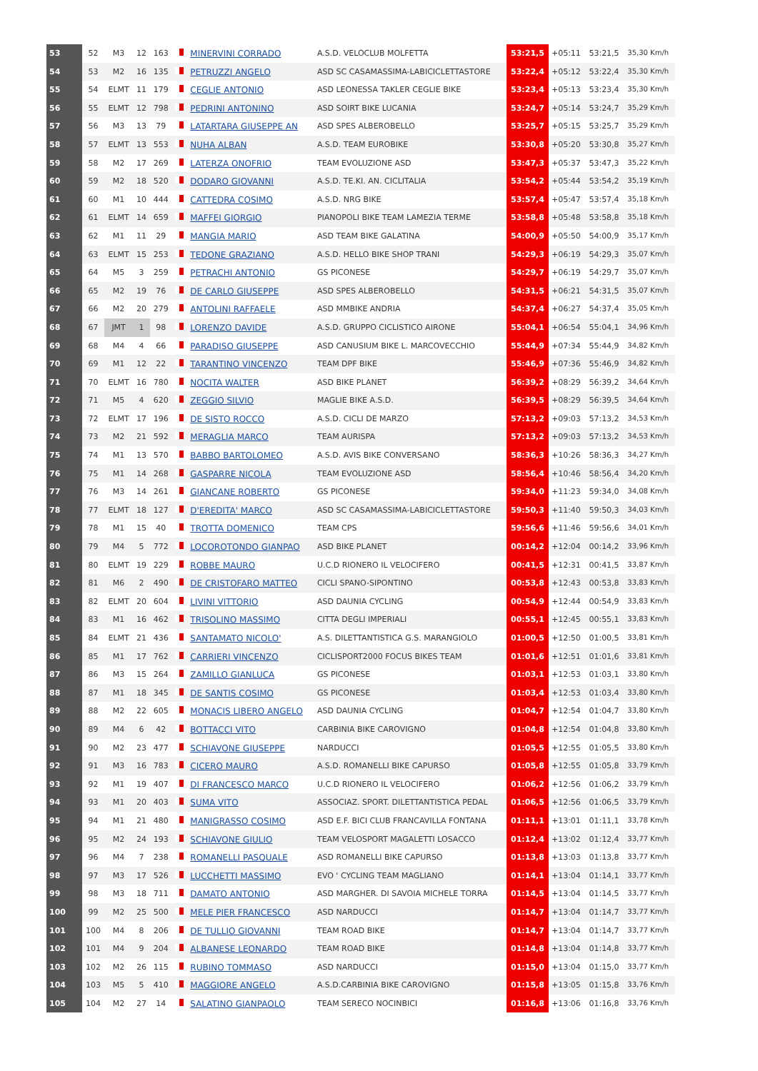| 53 | 52 | M3 | 12 | 163 | | MINERVINI CORRADO | A.S.D. VELOCLUB MOLFETTA | 53:21,5 | +05:11 | 53:21,5 | 35,30 Km/h |
| 54 | 53 | M2 | 16 | 135 | | PETRUZZI ANGELO | ASD SC CASAMASSIMA-LABICICLETTASTORE | 53:22,4 | +05:12 | 53:22,4 | 35,30 Km/h |
| 55 | 54 | ELMT | 11 | 179 | | CEGLIE ANTONIO | ASD LEONESSA TAKLER CEGLIE BIKE | 53:23,4 | +05:13 | 53:23,4 | 35,30 Km/h |
| 56 | 55 | ELMT | 12 | 798 | | PEDRINI ANTONINO | ASD SOIRT BIKE LUCANIA | 53:24,7 | +05:14 | 53:24,7 | 35,29 Km/h |
| 57 | 56 | M3 | 13 | 79 | | LATARTARA GIUSEPPE AN | ASD SPES ALBEROBELLO | 53:25,7 | +05:15 | 53:25,7 | 35,29 Km/h |
| 58 | 57 | ELMT | 13 | 553 | | NUHA ALBAN | A.S.D. TEAM EUROBIKE | 53:30,8 | +05:20 | 53:30,8 | 35,27 Km/h |
| 59 | 58 | M2 | 17 | 269 | | LATERZA ONOFRIO | TEAM EVOLUZIONE ASD | 53:47,3 | +05:37 | 53:47,3 | 35,22 Km/h |
| 60 | 59 | M2 | 18 | 520 | | DODARO GIOVANNI | A.S.D. TE.KI. AN. CICLITALIA | 53:54,2 | +05:44 | 53:54,2 | 35,19 Km/h |
| 61 | 60 | M1 | 10 | 444 | | CATTEDRA COSIMO | A.S.D. NRG BIKE | 53:57,4 | +05:47 | 53:57,4 | 35,18 Km/h |
| 62 | 61 | ELMT | 14 | 659 | | MAFFEI GIORGIO | PIANOPOLI BIKE TEAM LAMEZIA TERME | 53:58,8 | +05:48 | 53:58,8 | 35,18 Km/h |
| 63 | 62 | M1 | 11 | 29 | | MANGIA MARIO | ASD TEAM BIKE GALATINA | 54:00,9 | +05:50 | 54:00,9 | 35,17 Km/h |
| 64 | 63 | ELMT | 15 | 253 | | TEDONE GRAZIANO | A.S.D. HELLO BIKE SHOP TRANI | 54:29,3 | +06:19 | 54:29,3 | 35,07 Km/h |
| 65 | 64 | M5 | 3 | 259 | | PETRACHI ANTONIO | GS PICONESE | 54:29,7 | +06:19 | 54:29,7 | 35,07 Km/h |
| 66 | 65 | M2 | 19 | 76 | | DE CARLO GIUSEPPE | ASD SPES ALBEROBELLO | 54:31,5 | +06:21 | 54:31,5 | 35,07 Km/h |
| 67 | 66 | M2 | 20 | 279 | | ANTOLINI RAFFAELE | ASD MMBIKE ANDRIA | 54:37,4 | +06:27 | 54:37,4 | 35,05 Km/h |
| 68 | 67 | JMT | 1 | 98 | | LORENZO DAVIDE | A.S.D. GRUPPO CICLISTICO AIRONE | 55:04,1 | +06:54 | 55:04,1 | 34,96 Km/h |
| 69 | 68 | M4 | 4 | 66 | | PARADISO GIUSEPPE | ASD CANUSIUM BIKE L. MARCOVECCHIO | 55:44,9 | +07:34 | 55:44,9 | 34,82 Km/h |
| 70 | 69 | M1 | 12 | 22 | | TARANTINO VINCENZO | TEAM DPF BIKE | 55:46,9 | +07:36 | 55:46,9 | 34,82 Km/h |
| 71 | 70 | ELMT | 16 | 780 | | NOCITA WALTER | ASD BIKE PLANET | 56:39,2 | +08:29 | 56:39,2 | 34,64 Km/h |
| 72 | 71 | M5 | 4 | 620 | | ZEGGIO SILVIO | MAGLIE BIKE A.S.D. | 56:39,5 | +08:29 | 56:39,5 | 34,64 Km/h |
| 73 | 72 | ELMT | 17 | 196 | | DE SISTO ROCCO | A.S.D. CICLI DE MARZO | 57:13,2 | +09:03 | 57:13,2 | 34,53 Km/h |
| 74 | 73 | M2 | 21 | 592 | | MERAGLIA MARCO | TEAM AURISPA | 57:13,2 | +09:03 | 57:13,2 | 34,53 Km/h |
| 75 | 74 | M1 | 13 | 570 | | BABBO BARTOLOMEO | A.S.D. AVIS BIKE CONVERSANO | 58:36,3 | +10:26 | 58:36,3 | 34,27 Km/h |
| 76 | 75 | M1 | 14 | 268 | | GASPARRE NICOLA | TEAM EVOLUZIONE ASD | 58:56,4 | +10:46 | 58:56,4 | 34,20 Km/h |
| 77 | 76 | M3 | 14 | 261 | | GIANCANE ROBERTO | GS PICONESE | 59:34,0 | +11:23 | 59:34,0 | 34,08 Km/h |
| 78 | 77 | ELMT | 18 | 127 | | D'EREDITA' MARCO | ASD SC CASAMASSIMA-LABICICLETTASTORE | 59:50,3 | +11:40 | 59:50,3 | 34,03 Km/h |
| 79 | 78 | M1 | 15 | 40 | | TROTTA DOMENICO | TEAM CPS | 59:56,6 | +11:46 | 59:56,6 | 34,01 Km/h |
| 80 | 79 | M4 | 5 | 772 | | LOCOROTONDO GIANPAO | ASD BIKE PLANET | 00:14,2 | +12:04 | 00:14,2 | 33,96 Km/h |
| 81 | 80 | ELMT | 19 | 229 | | ROBBE MAURO | U.C.D RIONERO IL VELOCIFERO | 00:41,5 | +12:31 | 00:41,5 | 33,87 Km/h |
| 82 | 81 | M6 | 2 | 490 | | DE CRISTOFARO MATTEO | CICLI SPANO-SIPONTINO | 00:53,8 | +12:43 | 00:53,8 | 33,83 Km/h |
| 83 | 82 | ELMT | 20 | 604 | | LIVINI VITTORIO | ASD DAUNIA CYCLING | 00:54,9 | +12:44 | 00:54,9 | 33,83 Km/h |
| 84 | 83 | M1 | 16 | 462 | | TRISOLINO MASSIMO | CITTA DEGLI IMPERIALI | 00:55,1 | +12:45 | 00:55,1 | 33,83 Km/h |
| 85 | 84 | ELMT | 21 | 436 | | SANTAMATO NICOLO' | A.S. DILETTANTISTICA G.S. MARANGIOLO | 01:00,5 | +12:50 | 01:00,5 | 33,81 Km/h |
| 86 | 85 | M1 | 17 | 762 | | CARRIERI VINCENZO | CICLISPORT2000 FOCUS BIKES TEAM | 01:01,6 | +12:51 | 01:01,6 | 33,81 Km/h |
| 87 | 86 | M3 | 15 | 264 | | ZAMILLO GIANLUCA | GS PICONESE | 01:03,1 | +12:53 | 01:03,1 | 33,80 Km/h |
| 88 | 87 | M1 | 18 | 345 | | DE SANTIS COSIMO | GS PICONESE | 01:03,4 | +12:53 | 01:03,4 | 33,80 Km/h |
| 89 | 88 | M2 | 22 | 605 | | MONACIS LIBERO ANGELO | ASD DAUNIA CYCLING | 01:04,7 | +12:54 | 01:04,7 | 33,80 Km/h |
| 90 | 89 | M4 | 6 | 42 | | BOTTACCI VITO | CARBINIA BIKE CAROVIGNO | 01:04,8 | +12:54 | 01:04,8 | 33,80 Km/h |
| 91 | 90 | M2 | 23 | 477 | | SCHIAVONE GIUSEPPE | NARDUCCI | 01:05,5 | +12:55 | 01:05,5 | 33,80 Km/h |
| 92 | 91 | M3 | 16 | 783 | | CICERO MAURO | A.S.D. ROMANELLI BIKE CAPURSO | 01:05,8 | +12:55 | 01:05,8 | 33,79 Km/h |
| 93 | 92 | M1 | 19 | 407 | | DI FRANCESCO MARCO | U.C.D RIONERO IL VELOCIFERO | 01:06,2 | +12:56 | 01:06,2 | 33,79 Km/h |
| 94 | 93 | M1 | 20 | 403 | | SUMA VITO | ASSOCIAZ. SPORT. DILETTANTISTICA PEDAL | 01:06,5 | +12:56 | 01:06,5 | 33,79 Km/h |
| 95 | 94 | M1 | 21 | 480 | | MANIGRASSO COSIMO | ASD E.F. BICI CLUB FRANCAVILLA FONTANA | 01:11,1 | +13:01 | 01:11,1 | 33,78 Km/h |
| 96 | 95 | M2 | 24 | 193 | | SCHIAVONE GIULIO | TEAM VELOSPORT MAGALETTI LOSACCO | 01:12,4 | +13:02 | 01:12,4 | 33,77 Km/h |
| 97 | 96 | M4 | 7 | 238 | | ROMANELLI PASQUALE | ASD ROMANELLI BIKE CAPURSO | 01:13,8 | +13:03 | 01:13,8 | 33,77 Km/h |
| 98 | 97 | M3 | 17 | 526 | | LUCCHETTI MASSIMO | EVO ' CYCLING TEAM MAGLIANO | 01:14,1 | +13:04 | 01:14,1 | 33,77 Km/h |
| 99 | 98 | M3 | 18 | 711 | | DAMATO ANTONIO | ASD MARGHER. DI SAVOIA MICHELE TORRA | 01:14,5 | +13:04 | 01:14,5 | 33,77 Km/h |
| 100 | 99 | M2 | 25 | 500 | | MELE PIER FRANCESCO | ASD NARDUCCI | 01:14,7 | +13:04 | 01:14,7 | 33,77 Km/h |
| 101 | 100 | M4 | 8 | 206 | | DE TULLIO GIOVANNI | TEAM ROAD BIKE | 01:14,7 | +13:04 | 01:14,7 | 33,77 Km/h |
| 102 | 101 | M4 | 9 | 204 | | ALBANESE LEONARDO | TEAM ROAD BIKE | 01:14,8 | +13:04 | 01:14,8 | 33,77 Km/h |
| 103 | 102 | M2 | 26 | 115 | | RUBINO TOMMASO | ASD NARDUCCI | 01:15,0 | +13:04 | 01:15,0 | 33,77 Km/h |
| 104 | 103 | M5 | 5 | 410 | | MAGGIORE ANGELO | A.S.D.CARBINIA BIKE CAROVIGNO | 01:15,8 | +13:05 | 01:15,8 | 33,76 Km/h |
| 105 | 104 | M2 | 27 | 14 | | SALATINO GIANPAOLO | TEAM SERECO NOCINBICI | 01:16,8 | +13:06 | 01:16,8 | 33,76 Km/h |